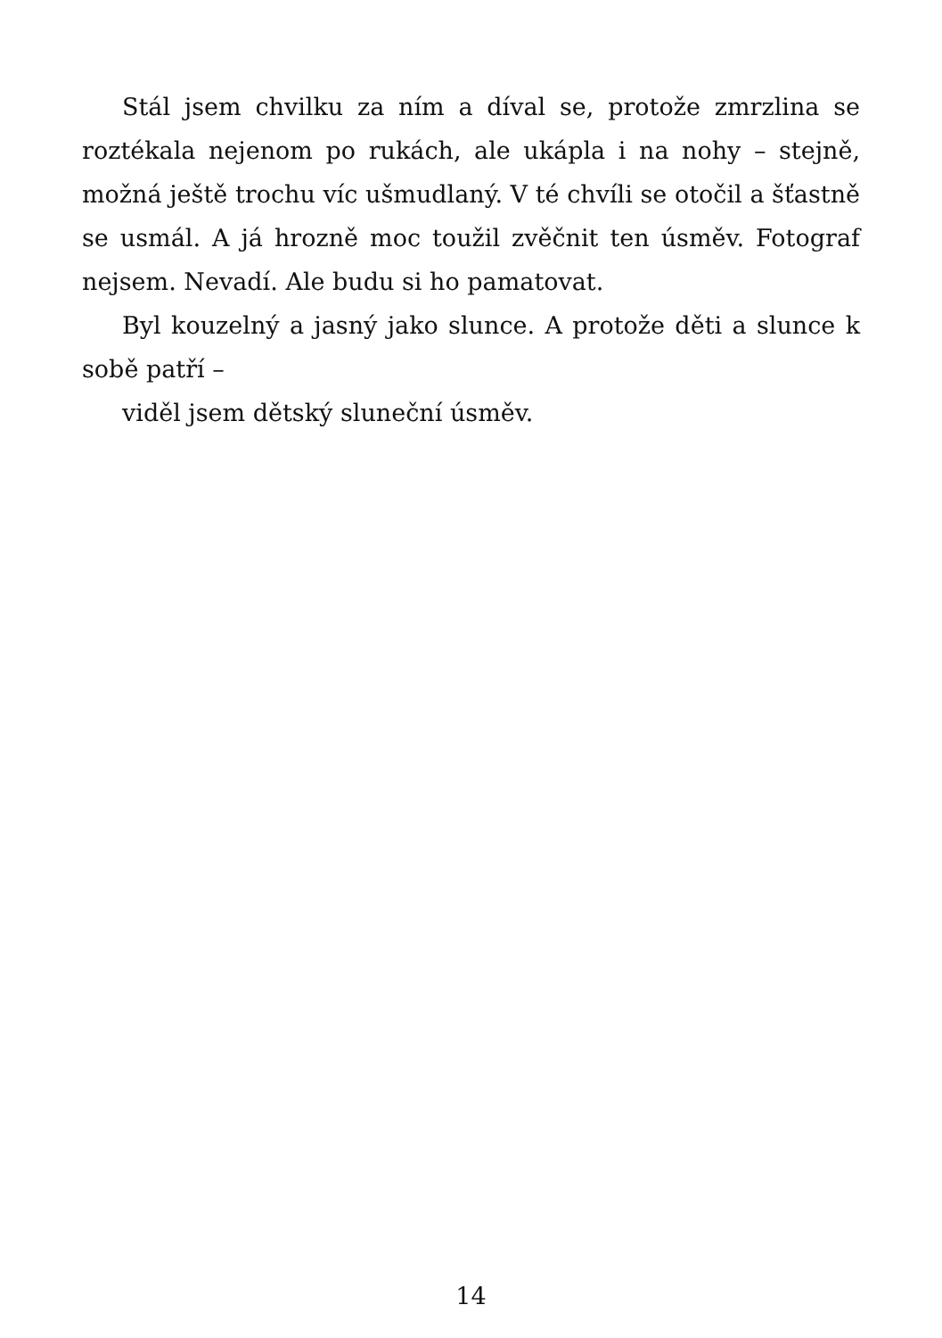Stál jsem chvilku za ním a díval se, protože zmrzlina se roztékala nejenom po rukách, ale ukápla i na nohy – stejně, možná ještě trochu víc ušmudlaný. V té chvíli se otočil a šťastně se usmál. A já hrozně moc toužil zvěčnit ten úsměv. Fotograf nejsem. Nevadí. Ale budu si ho pamatovat.
Byl kouzelný a jasný jako slunce. A protože děti a slunce k sobě patří –
viděl jsem dětský sluneční úsměv.
14